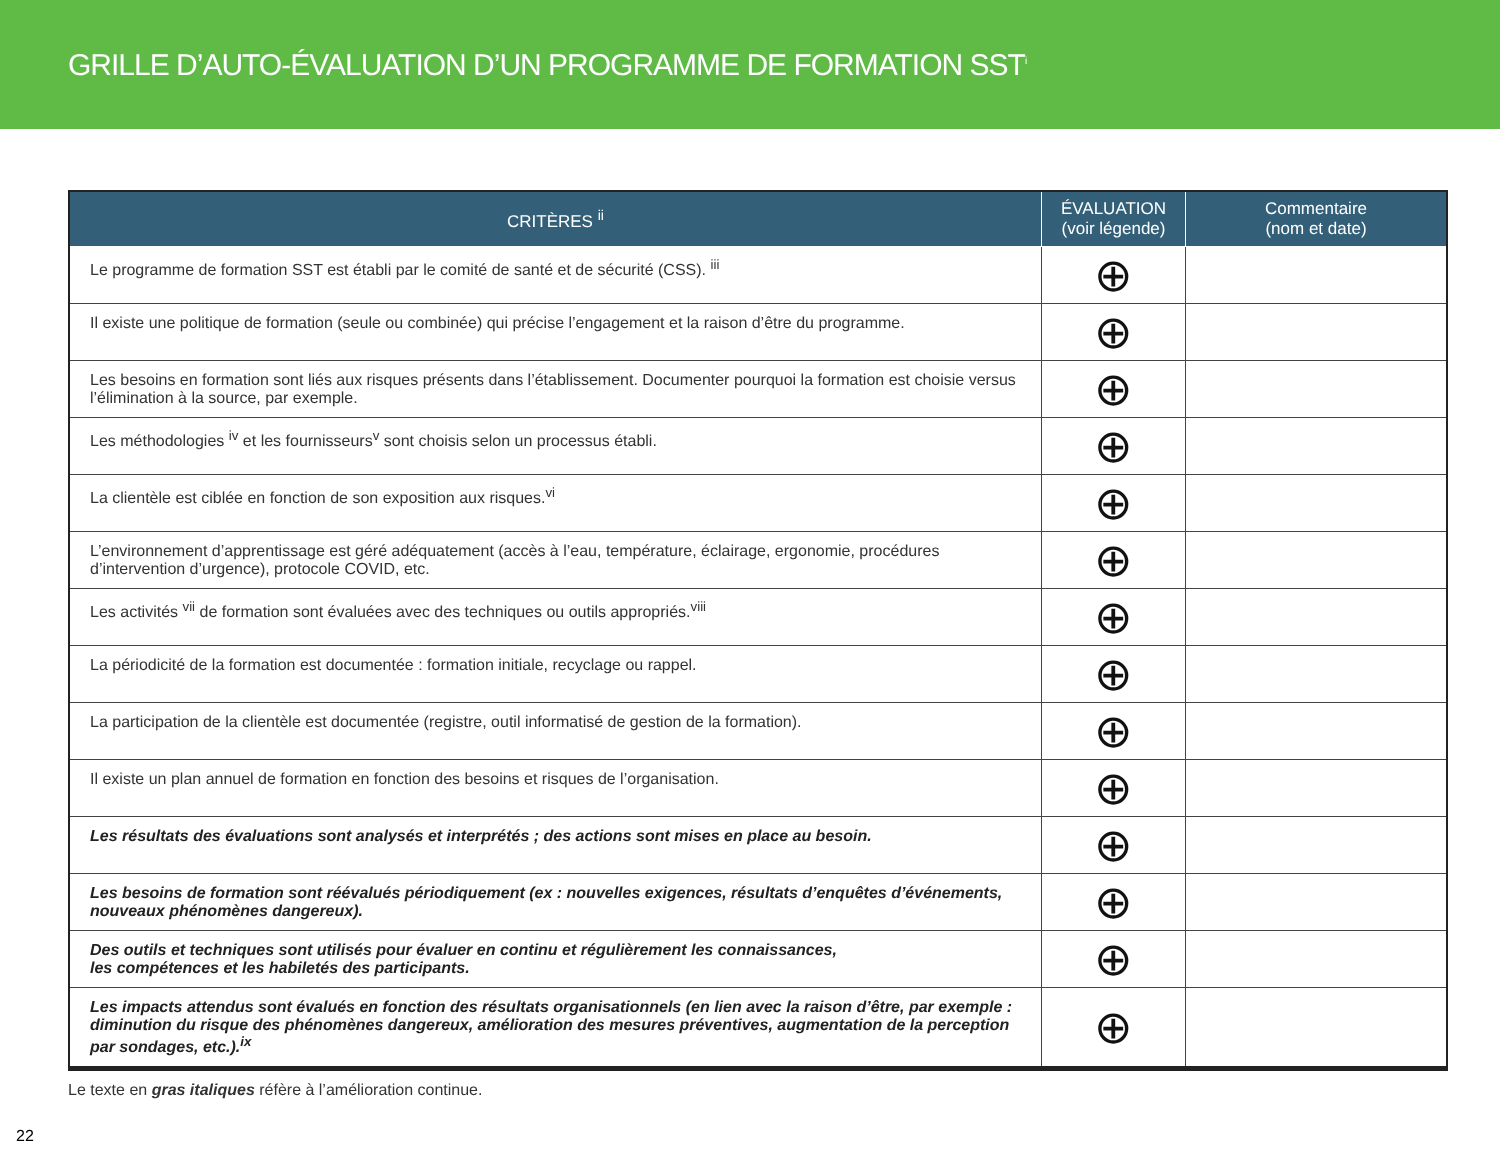GRILLE D’AUTO-ÉVALUATION D’UN PROGRAMME DE FORMATION SST<sup>i</sup>
| CRITÈRES <sup>ii</sup> | ÉVALUATION (voir légende) | Commentaire (nom et date) |
| --- | --- | --- |
| Le programme de formation SST est établi par le comité de santé et de sécurité (CSS). <sup>iii</sup> | ⊕ | |
| Il existe une politique de formation (seule ou combinée) qui précise l’engagement et la raison d’être du programme. | ⊕ | |
| Les besoins en formation sont liés aux risques présents dans l’établissement. Documenter pourquoi la formation est choisie versus l’élimination à la source, par exemple. | ⊕ | |
| Les méthodologies <sup>iv</sup> et les fournisseurs<sup>v</sup> sont choisis selon un processus établi. | ⊕ | |
| La clientèle est ciblée en fonction de son exposition aux risques.<sup>vi</sup> | ⊕ | |
| L’environnement d’apprentissage est géré adéquatement (accès à l’eau, température, éclairage, ergonomie, procédures d’intervention d’urgence), protocole COVID, etc. | ⊕ | |
| Les activités <sup>vii</sup> de formation sont évaluées avec des techniques ou outils appropriés.<sup>viii</sup> | ⊕ | |
| La périodicité de la formation est documentée : formation initiale, recyclage ou rappel. | ⊕ | |
| La participation de la clientèle est documentée (registre, outil informatisé de gestion de la formation). | ⊕ | |
| Il existe un plan annuel de formation en fonction des besoins et risques de l’organisation. | ⊕ | |
| Les résultats des évaluations sont analysés et interprétés ; des actions sont mises en place au besoin. | ⊕ | |
| Les besoins de formation sont réévalués périodiquement (ex : nouvelles exigences, résultats d’enquêtes d’événements, nouveaux phénomènes dangereux). | ⊕ | |
| Des outils et techniques sont utilisés pour évaluer en continu et régulièrement les connaissances, les compétences et les habiletés des participants. | ⊕ | |
| Les impacts attendus sont évalués en fonction des résultats organisationnels (en lien avec la raison d’être, par exemple : diminution du risque des phénomènes dangereux, amélioration des mesures préventives, augmentation de la perception par sondages, etc.).<sup>ix</sup> | ⊕ | |
Le texte en gras italiques réfère à l’amélioration continue.
22